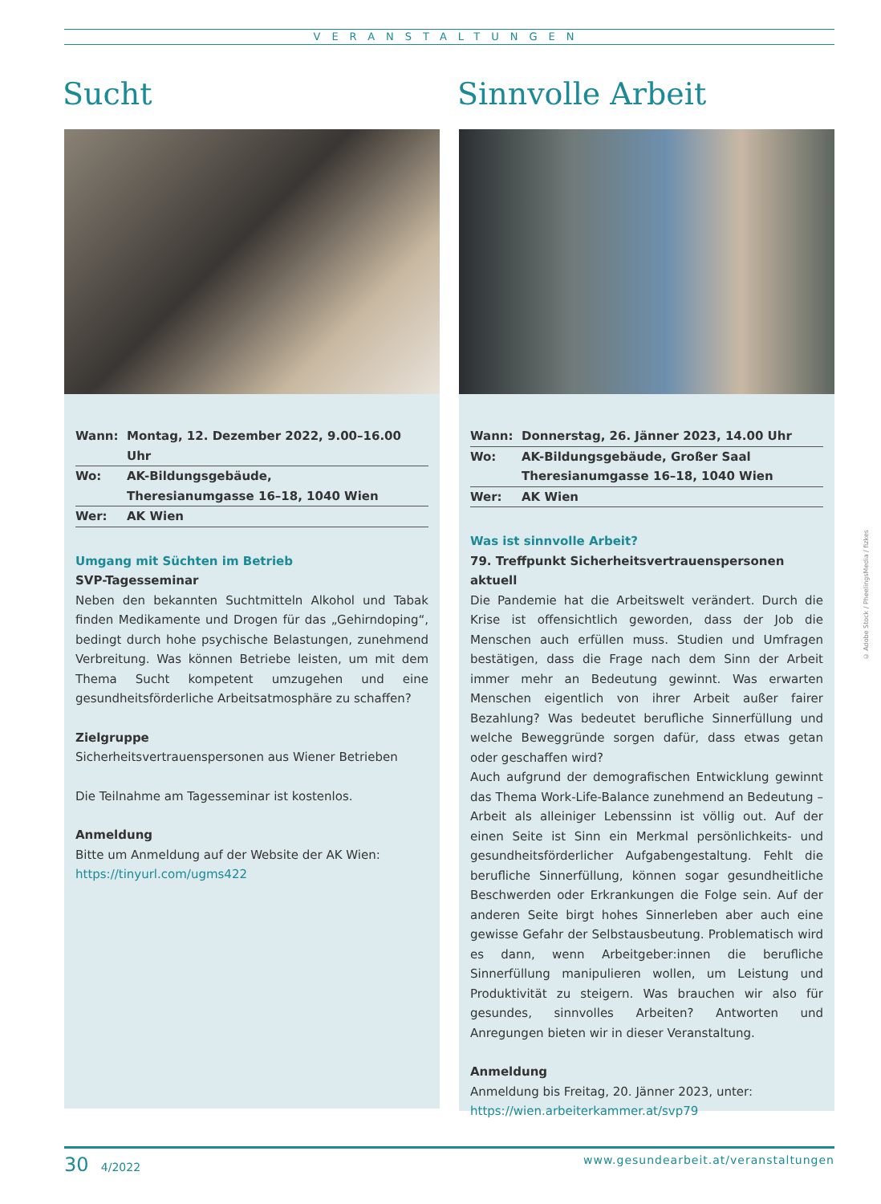VERANSTALTUNGEN
Sucht
| Wann: | Montag, 12. Dezember 2022, 9.00–16.00 Uhr |
| Wo: | AK-Bildungsgebäude, Theresianumgasse 16–18, 1040 Wien |
| Wer: | AK Wien |
Umgang mit Süchten im Betrieb
SVP-Tagesseminar
Neben den bekannten Suchtmitteln Alkohol und Tabak finden Medikamente und Drogen für das „Gehirndoping“, bedingt durch hohe psychische Belastungen, zunehmend Verbreitung. Was können Betriebe leisten, um mit dem Thema Sucht kompetent umzugehen und eine gesundheitsförderliche Arbeitsatmosphäre zu schaffen?
Zielgruppe
Sicherheitsvertrauenspersonen aus Wiener Betrieben
Die Teilnahme am Tagesseminar ist kostenlos.
Anmeldung
Bitte um Anmeldung auf der Website der AK Wien:
https://tinyurl.com/ugms422
Sinnvolle Arbeit
| Wann: | Donnerstag, 26. Jänner 2023, 14.00 Uhr |
| Wo: | AK-Bildungsgebäude, Großer Saal Theresianumgasse 16–18, 1040 Wien |
| Wer: | AK Wien |
Was ist sinnvolle Arbeit?
79. Treffpunkt Sicherheitsvertrauenspersonen aktuell
Die Pandemie hat die Arbeitswelt verändert. Durch die Krise ist offensichtlich geworden, dass der Job die Menschen auch erfüllen muss. Studien und Umfragen bestätigen, dass die Frage nach dem Sinn der Arbeit immer mehr an Bedeutung gewinnt. Was erwarten Menschen eigentlich von ihrer Arbeit außer fairer Bezahlung? Was bedeutet berufliche Sinnerfüllung und welche Beweggründe sorgen dafür, dass etwas getan oder geschaffen wird?
Auch aufgrund der demografischen Entwicklung gewinnt das Thema Work-Life-Balance zunehmend an Bedeutung – Arbeit als alleiniger Lebenssinn ist völlig out. Auf der einen Seite ist Sinn ein Merkmal persönlichkeits- und gesundheitsförderlicher Aufgabengestaltung. Fehlt die berufliche Sinnerfüllung, können sogar gesundheitliche Beschwerden oder Erkrankungen die Folge sein. Auf der anderen Seite birgt hohes Sinnerleben aber auch eine gewisse Gefahr der Selbstausbeutung. Problematisch wird es dann, wenn Arbeitgeber:innen die berufliche Sinnerfüllung manipulieren wollen, um Leistung und Produktivität zu steigern. Was brauchen wir also für gesundes, sinnvolles Arbeiten? Antworten und Anregungen bieten wir in dieser Veranstaltung.
Anmeldung
Anmeldung bis Freitag, 20. Jänner 2023, unter:
https://wien.arbeiterkammer.at/svp79
© Adobe Stock / PheelingsMedia / fizkes
30 4/2022 www.gesundearbeit.at/veranstaltungen